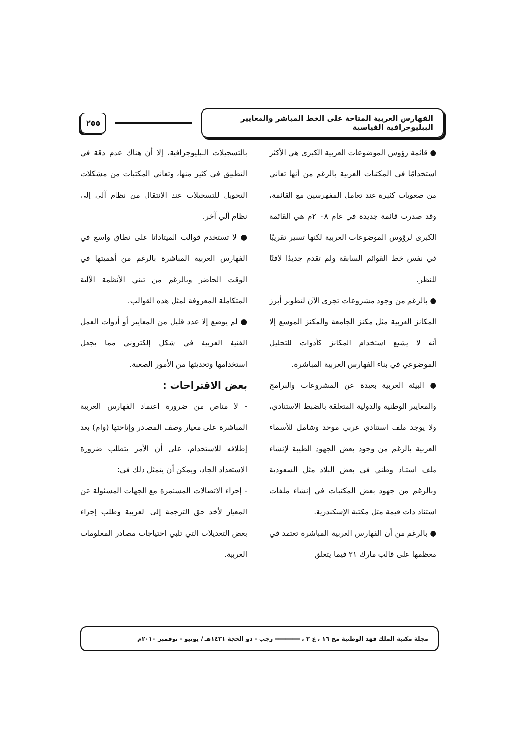الفهارس العربية المتاحة على الخط المباشر والمعايير الببليوجرافية القياسية
٢٥٥
● قائمة رؤوس الموضوعات العربية الكبرى هي الأكثر استخدامًا في المكتبات العربية بالرغم من أنها تعاني من صعوبات كثيرة عند تعامل المفهرسين مع القائمة، وقد صدرت قائمة جديدة في عام ٢٠٠٨م هي القائمة الكبرى لرؤوس الموضوعات العربية لكنها تسير تقريبًا في نفس خط القوائم السابقة ولم تقدم جديدًا لافتًا للنظر.
● بالرغم من وجود مشروعات تجرى الآن لتطوير أبرز المكانز العربية مثل مكنز الجامعة والمكنز الموسع إلا أنه لا يشيع استخدام المكانز كأدوات للتحليل الموضوعي في بناء الفهارس العربية المباشرة.
● البيئة العربية بعيدة عن المشروعات والبرامج والمعايير الوطنية والدولية المتعلقة بالضبط الاستنادي، ولا يوجد ملف استنادي عربي موحد وشامل للأسماء العربية بالرغم من وجود بعض الجهود الطيبة لإنشاء ملف استناد وطني في بعض البلاد مثل السعودية وبالرغم من جهود بعض المكتبات في إنشاء ملفات استناد ذات قيمة مثل مكتبة الإسكندرية.
● بالرغم من أن الفهارس العربية المباشرة تعتمد في معظمها على قالب مارك ٢١ فيما يتعلق
بالتسجيلات الببليوجرافية، إلا أن هناك عدم دقة في التطبيق في كثير منها، وتعاني المكتبات من مشكلات التحويل للتسجيلات عند الانتقال من نظام آلي إلى نظام آلي آخر.
● لا تستخدم قوالب الميتاداتا على نطاق واسع في الفهارس العربية المباشرة بالرغم من أهميتها في الوقت الحاضر وبالرغم من تبني الأنظمة الآلية المتكاملة المعروفة لمثل هذه القوالب.
● لم يوضع إلا عدد قليل من المعايير أو أدوات العمل الفنية العربية في شكل إلكتروني مما يجعل استخدامها وتحديثها من الأمور الصعبة.
بعض الاقتراحات :
- لا مناص من ضرورة اعتماد الفهارس العربية المباشرة على معيار وصف المصادر وإتاحتها (وام) بعد إطلاقه للاستخدام، على أن الأمر يتطلب ضرورة الاستعداد الجاد، ويمكن أن يتمثل ذلك في:
- إجراء الاتصالات المستمرة مع الجهات المسئولة عن المعيار لأخذ حق الترجمة إلى العربية وطلب إجراء بعض التعديلات التي تلبي احتياجات مصادر المعلومات العربية.
مجلة مكتبة الملك فهد الوطنية مج ١٦ ، ع ٢ ، ═══════ رجب - ذو الحجة ١٤٣١هـ / يونيو - نوفمبر ٢٠١٠م